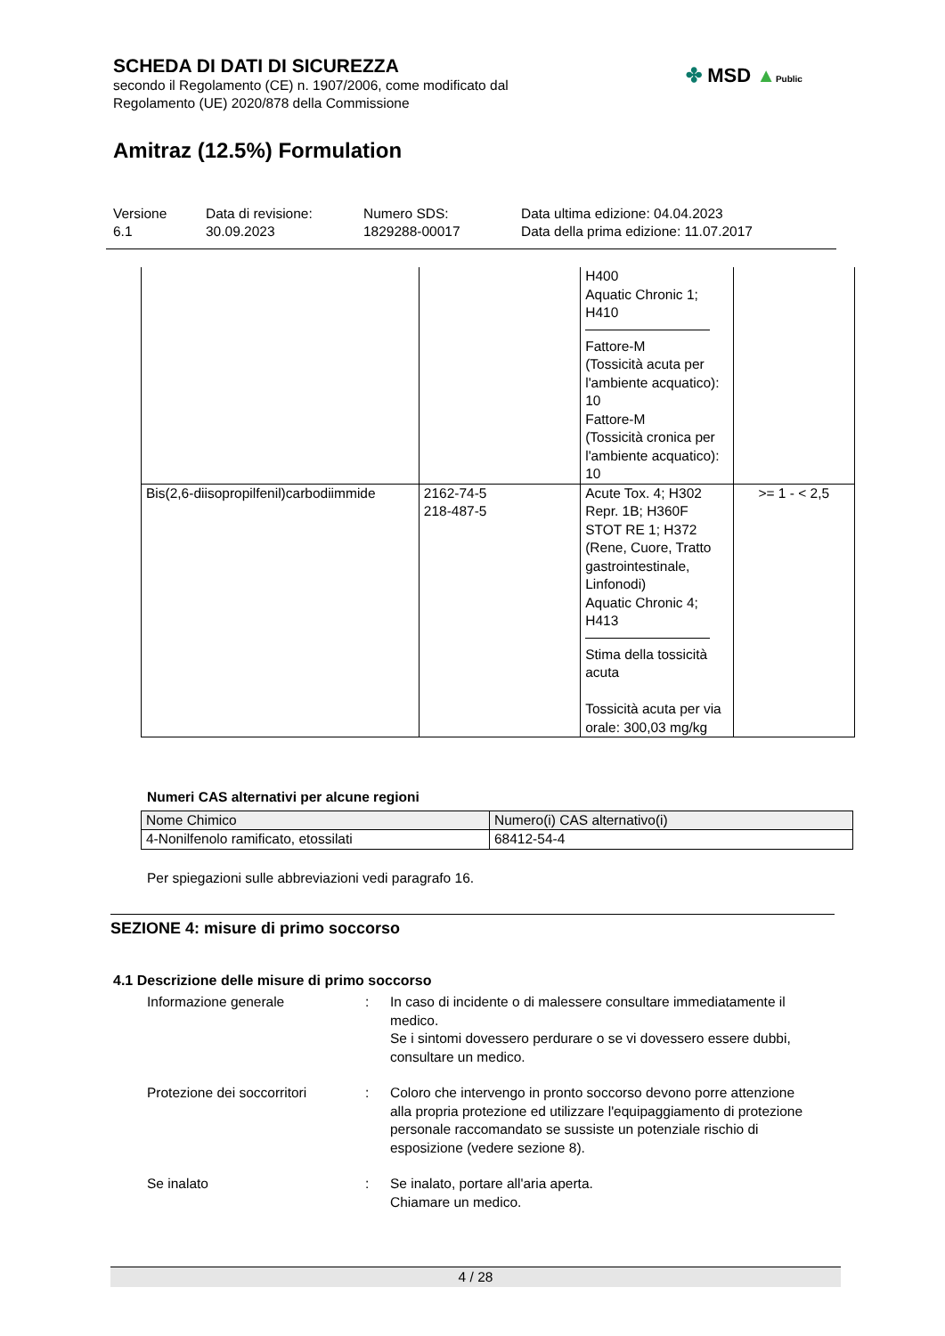SCHEDA DI DATI DI SICUREZZA
secondo il Regolamento (CE) n. 1907/2006, come modificato dal
Regolamento (UE) 2020/878 della Commissione
✤ MSD ▲Public
Amitraz (12.5%) Formulation
Versione
6.1
Data di revisione:
30.09.2023
Numero SDS:
1829288-00017
Data ultima edizione: 04.04.2023
Data della prima edizione: 11.07.2017
| | | H400 Aquatic Chronic 1; H410 Fattore-M (Tossicità acuta per l'ambiente acquatico): 10 Fattore-M (Tossicità cronica per l'ambiente acquatico): 10 | |
| Bis(2,6-diisopropilfenil)carbodiimmide | 2162-74-5 218-487-5 | Acute Tox. 4; H302 Repr. 1B; H360F STOT RE 1; H372 (Rene, Cuore, Tratto gastrointestinale, Linfonodi) Aquatic Chronic 4; H413 Stima della tossicità acuta Tossicità acuta per via orale: 300,03 mg/kg | >= 1 - < 2,5 |
Numeri CAS alternativi per alcune regioni
| Nome Chimico | Numero(i) CAS alternativo(i) |
| --- | --- |
| 4-Nonilfenolo ramificato, etossilati | 68412-54-4 |
Per spiegazioni sulle abbreviazioni vedi paragrafo 16.
SEZIONE 4: misure di primo soccorso
4.1 Descrizione delle misure di primo soccorso
Informazione generale : In caso di incidente o di malessere consultare immediatamente il medico.
Se i sintomi dovessero perdurare o se vi dovessero essere dubbi, consultare un medico.
Protezione dei soccorritori
: Coloro che intervengo in pronto soccorso devono porre attenzione alla propria protezione ed utilizzare l'equipaggiamento di protezione personale raccomandato se sussiste un potenziale rischio di esposizione (vedere sezione 8).
Se inalato : Se inalato, portare all'aria aperta.
Chiamare un medico.
4 / 28